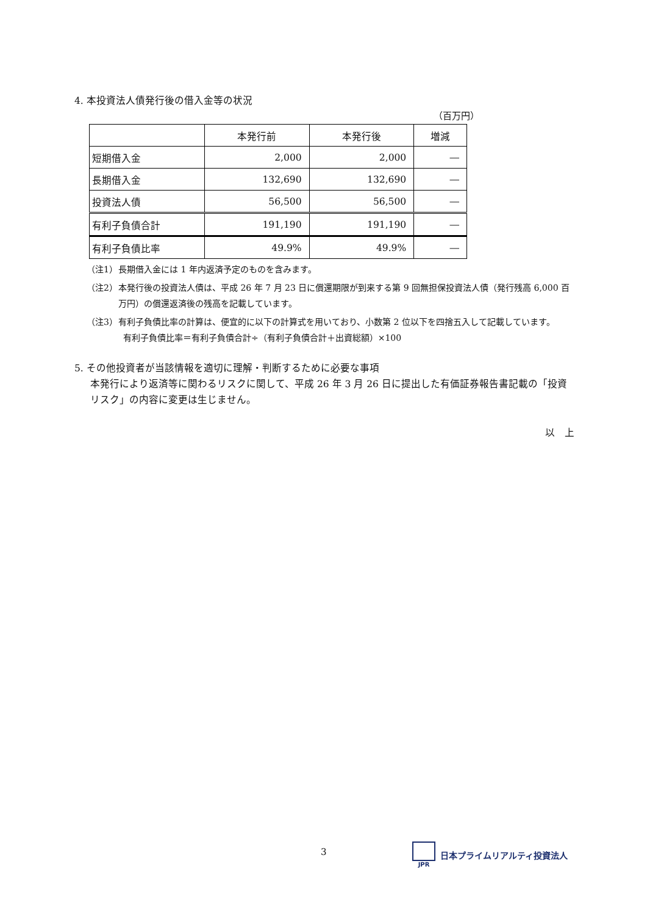4. 本投資法人債発行後の借入金等の状況
（百万円）
| | 本発行前 | 本発行後 | 増減 |
| --- | --- | --- | --- |
| 短期借入金 | 2,000 | 2,000 | ― |
| 長期借入金 | 132,690 | 132,690 | ― |
| 投資法人債 | 56,500 | 56,500 | ― |
| 有利子負債合計 | 191,190 | 191,190 | ― |
| 有利子負債比率 | 49.9% | 49.9% | ― |
（注1） 長期借入金には 1 年内返済予定のものを含みます。
（注2） 本発行後の投資法人債は、平成 26 年 7 月 23 日に償還期限が到来する第 9 回無担保投資法人債（発行残高 6,000 百万円）の償還返済後の残高を記載しています。
（注3） 有利子負債比率の計算は、便宜的に以下の計算式を用いており、小数第 2 位以下を四捨五入して記載しています。
有利子負債比率＝有利子負債合計÷（有利子負債合計＋出資総額）×100
5. その他投資者が当該情報を適切に理解・判断するために必要な事項
本発行により返済等に関わるリスクに関して、平成 26 年 3 月 26 日に提出した有価証券報告書記載の「投資リスク」の内容に変更は生じません。
以　上
3
JPR
日本プライムリアルティ投資法人